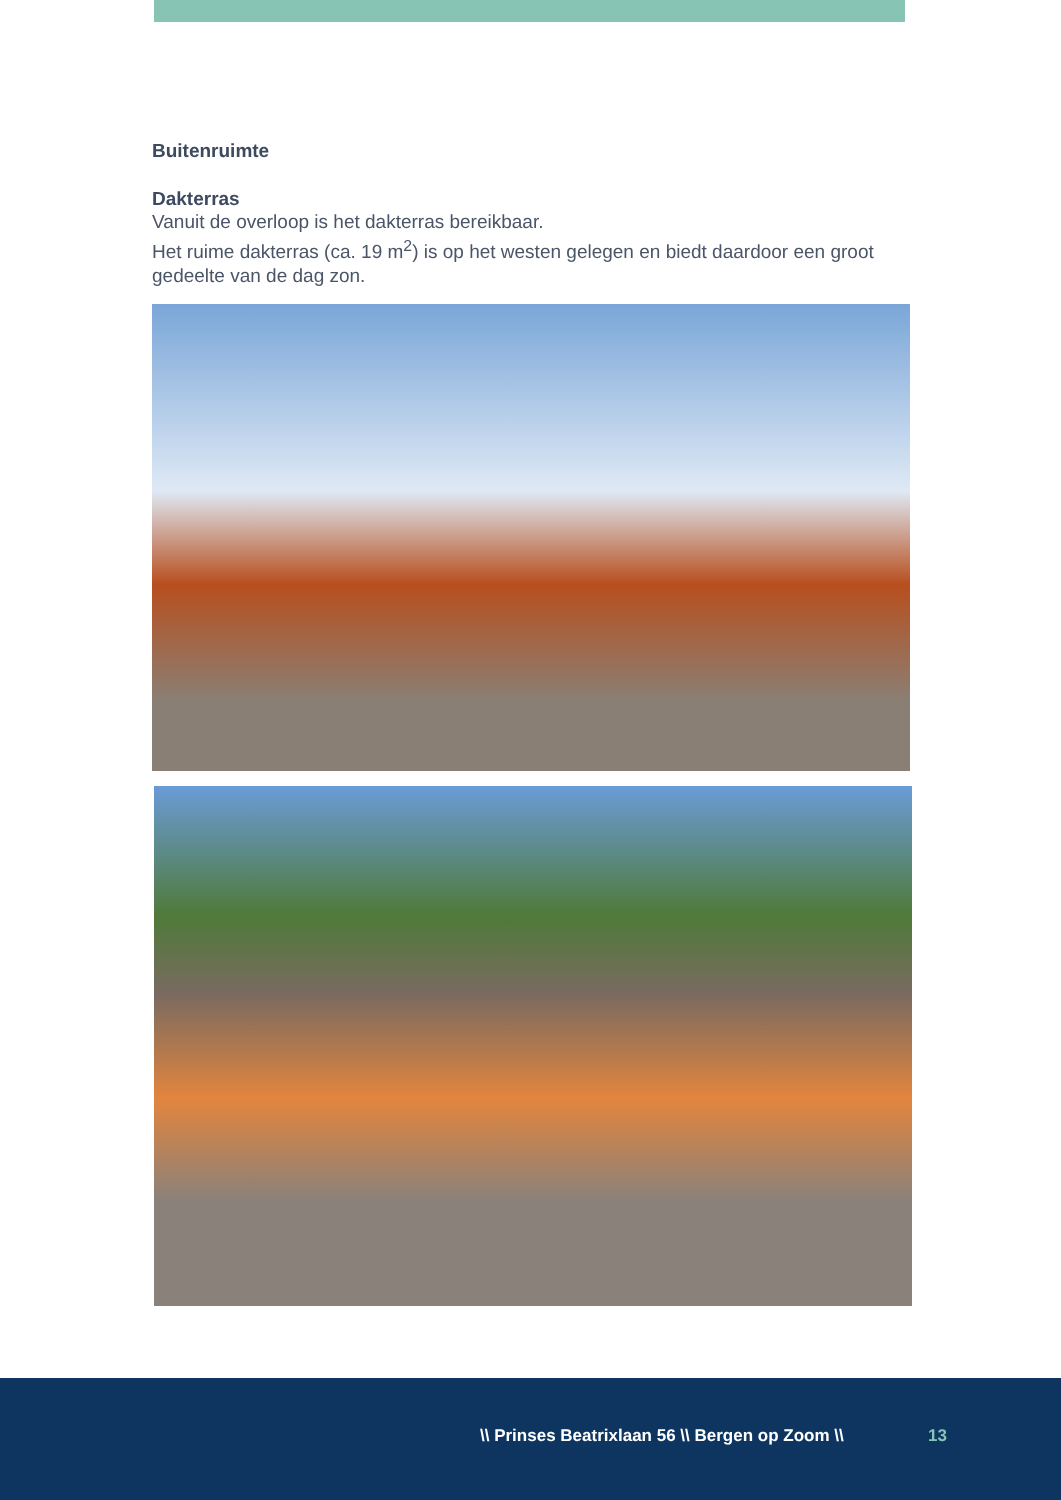Buitenruimte
Dakterras
Vanuit de overloop is het dakterras bereikbaar.
Het ruime dakterras (ca. 19 m<sup>2</sup>) is op het westen gelegen en biedt daardoor een groot gedeelte van de dag zon.
\\ Prinses Beatrixlaan 56 \\ Bergen op Zoom \\ 13